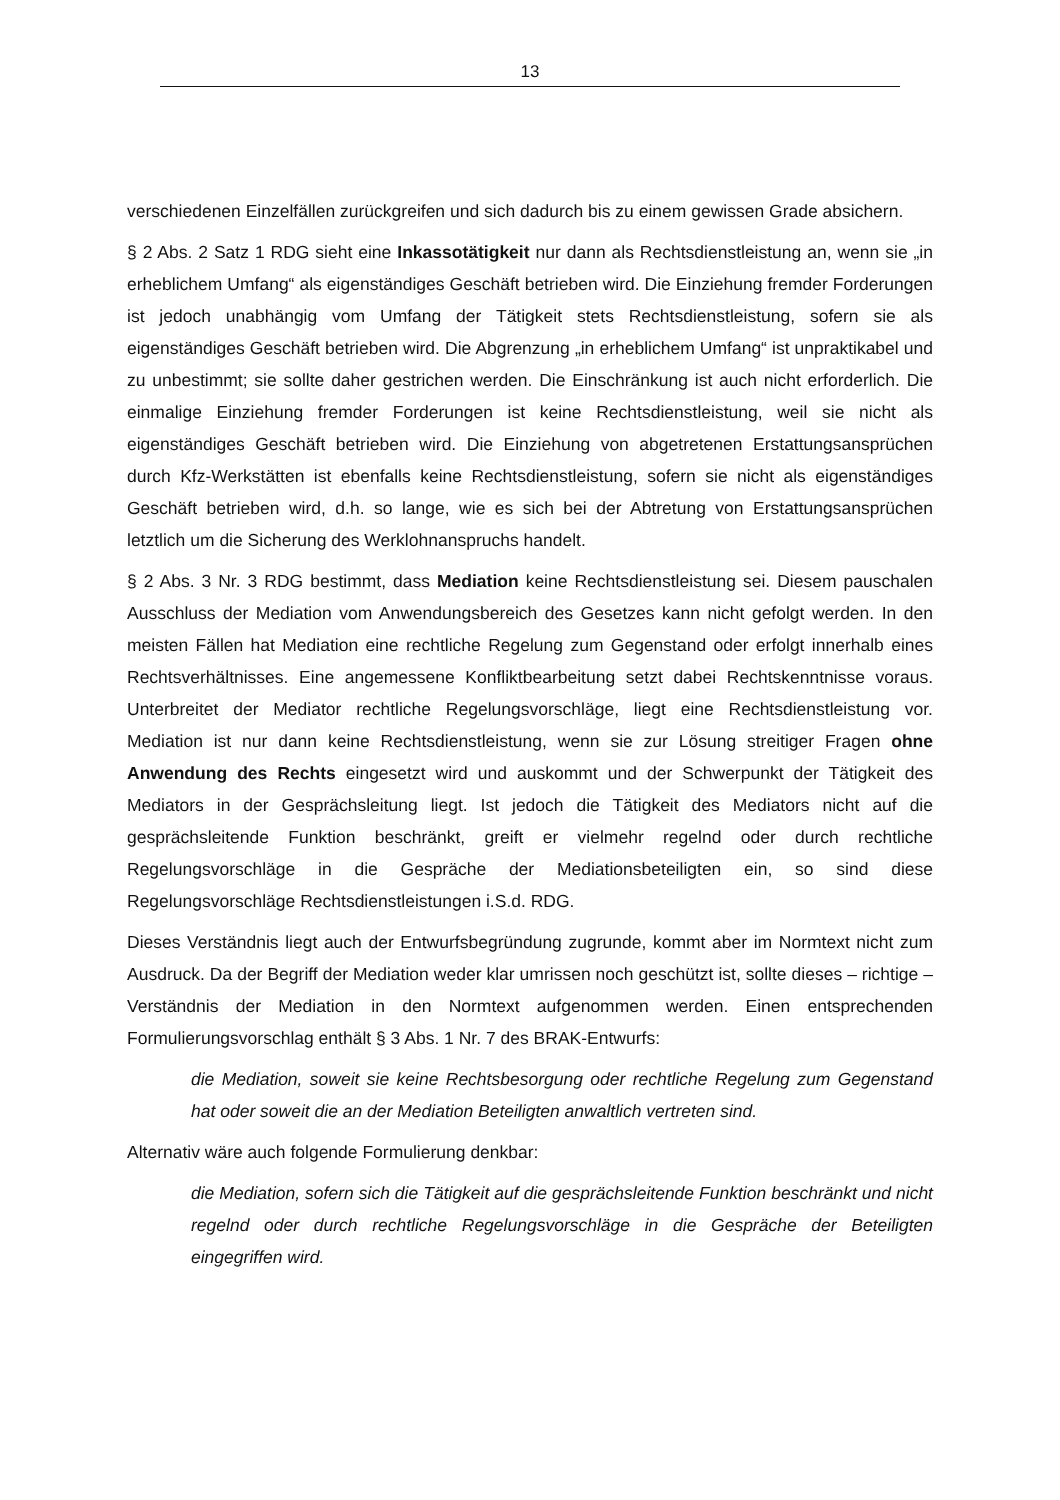13
verschiedenen Einzelfällen zurückgreifen und sich dadurch bis zu einem gewissen Grade absichern.
§ 2 Abs. 2 Satz 1 RDG sieht eine Inkassotätigkeit nur dann als Rechtsdienstleistung an, wenn sie „in erheblichem Umfang“ als eigenständiges Geschäft betrieben wird. Die Einziehung fremder Forderungen ist jedoch unabhängig vom Umfang der Tätigkeit stets Rechtsdienstleistung, sofern sie als eigenständiges Geschäft betrieben wird. Die Abgrenzung „in erheblichem Umfang“ ist unpraktikabel und zu unbestimmt; sie sollte daher gestrichen werden. Die Einschränkung ist auch nicht erforderlich. Die einmalige Einziehung fremder Forderungen ist keine Rechtsdienstleistung, weil sie nicht als eigenständiges Geschäft betrieben wird. Die Einziehung von abgetretenen Erstattungsansprüchen durch Kfz-Werkstätten ist ebenfalls keine Rechtsdienstleistung, sofern sie nicht als eigenständiges Geschäft betrieben wird, d.h. so lange, wie es sich bei der Abtretung von Erstattungsansprüchen letztlich um die Sicherung des Werklohnanspruchs handelt.
§ 2 Abs. 3 Nr. 3 RDG bestimmt, dass Mediation keine Rechtsdienstleistung sei. Diesem pauschalen Ausschluss der Mediation vom Anwendungsbereich des Gesetzes kann nicht gefolgt werden. In den meisten Fällen hat Mediation eine rechtliche Regelung zum Gegenstand oder erfolgt innerhalb eines Rechtsverhältnisses. Eine angemessene Konfliktbearbeitung setzt dabei Rechtskenntnisse voraus. Unterbreitet der Mediator rechtliche Regelungsvorschläge, liegt eine Rechtsdienstleistung vor. Mediation ist nur dann keine Rechtsdienstleistung, wenn sie zur Lösung streitiger Fragen ohne Anwendung des Rechts eingesetzt wird und auskommt und der Schwerpunkt der Tätigkeit des Mediators in der Gesprächsleitung liegt. Ist jedoch die Tätigkeit des Mediators nicht auf die gesprächsleitende Funktion beschränkt, greift er vielmehr regelnd oder durch rechtliche Regelungsvorschläge in die Gespräche der Mediationsbeteiligten ein, so sind diese Regelungsvorschläge Rechtsdienstleistungen i.S.d. RDG.
Dieses Verständnis liegt auch der Entwurfsbegründung zugrunde, kommt aber im Normtext nicht zum Ausdruck. Da der Begriff der Mediation weder klar umrissen noch geschützt ist, sollte dieses – richtige – Verständnis der Mediation in den Normtext aufgenommen werden. Einen entsprechenden Formulierungsvorschlag enthält § 3 Abs. 1 Nr. 7 des BRAK-Entwurfs:
die Mediation, soweit sie keine Rechtsbesorgung oder rechtliche Regelung zum Gegenstand hat oder soweit die an der Mediation Beteiligten anwaltlich vertreten sind.
Alternativ wäre auch folgende Formulierung denkbar:
die Mediation, sofern sich die Tätigkeit auf die gesprächsleitende Funktion beschränkt und nicht regelnd oder durch rechtliche Regelungsvorschläge in die Gespräche der Beteiligten eingegriffen wird.